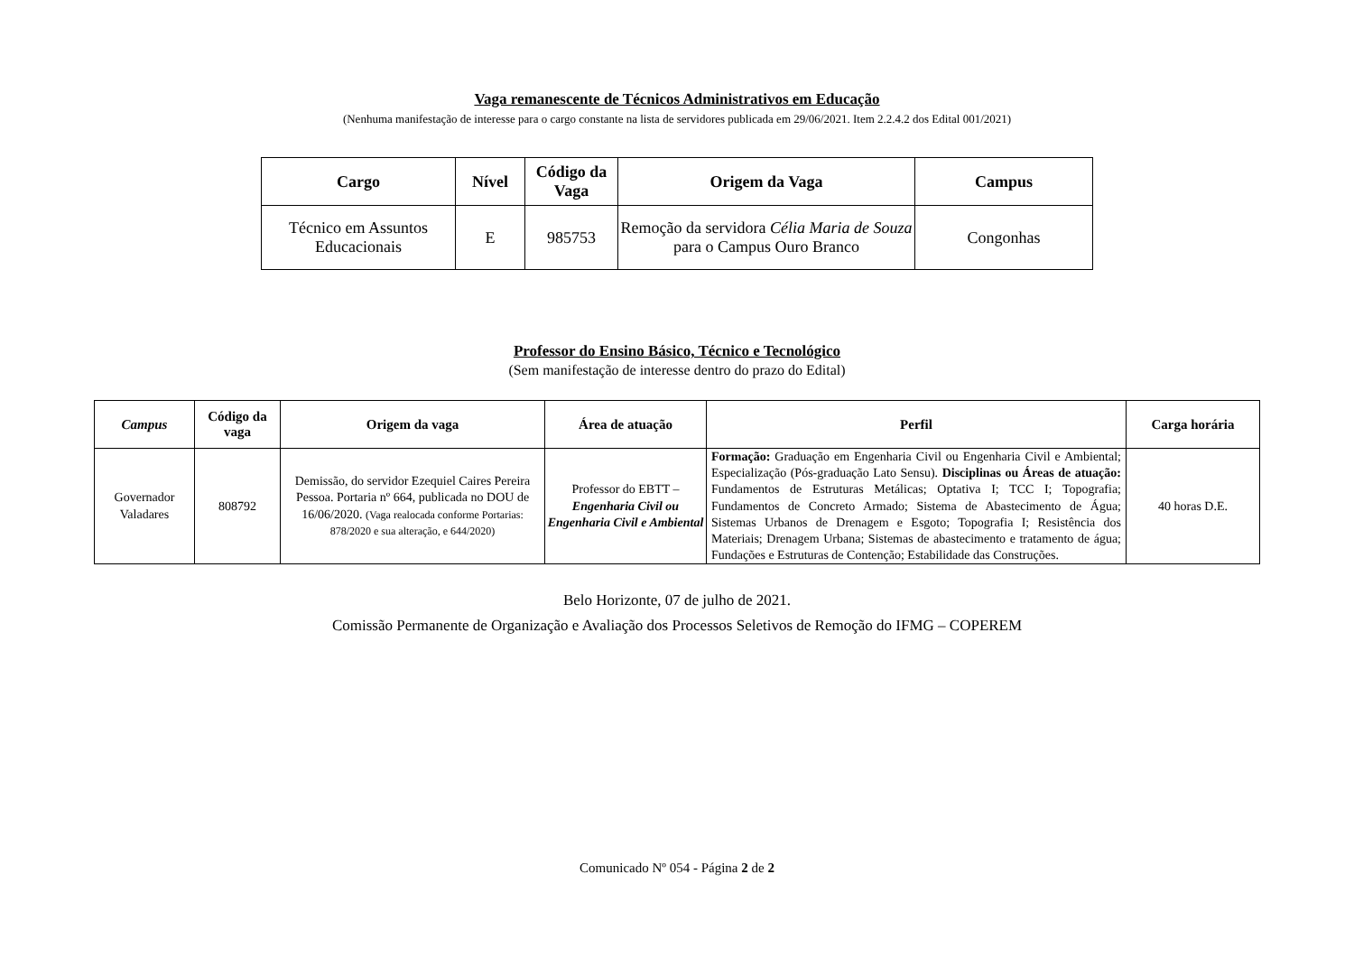Vaga remanescente de Técnicos Administrativos em Educação
(Nenhuma manifestação de interesse para o cargo constante na lista de servidores publicada em 29/06/2021. Item 2.2.4.2 dos Edital 001/2021)
| Cargo | Nível | Código da Vaga | Origem da Vaga | Campus |
| --- | --- | --- | --- | --- |
| Técnico em Assuntos Educacionais | E | 985753 | Remoção da servidora Célia Maria de Souza para o Campus Ouro Branco | Congonhas |
Professor do Ensino Básico, Técnico e Tecnológico
(Sem manifestação de interesse dentro do prazo do Edital)
| Campus | Código da vaga | Origem da vaga | Área de atuação | Perfil | Carga horária |
| --- | --- | --- | --- | --- | --- |
| Governador Valadares | 808792 | Demissão, do servidor Ezequiel Caires Pereira Pessoa. Portaria nº 664, publicada no DOU de 16/06/2020. (Vaga realocada conforme Portarias: 878/2020 e sua alteração, e 644/2020) | Professor do EBTT – Engenharia Civil ou Engenharia Civil e Ambiental | Formação: Graduação em Engenharia Civil ou Engenharia Civil e Ambiental; Especialização (Pós-graduação Lato Sensu). Disciplinas ou Áreas de atuação: Fundamentos de Estruturas Metálicas; Optativa I; TCC I; Topografia; Fundamentos de Concreto Armado; Sistema de Abastecimento de Água; Sistemas Urbanos de Drenagem e Esgoto; Topografia I; Resistência dos Materiais; Drenagem Urbana; Sistemas de abastecimento e tratamento de água; Fundações e Estruturas de Contenção; Estabilidade das Construções. | 40 horas D.E. |
Belo Horizonte, 07 de julho de 2021.
Comissão Permanente de Organização e Avaliação dos Processos Seletivos de Remoção do IFMG – COPEREM
Comunicado Nº 054 - Página 2 de 2